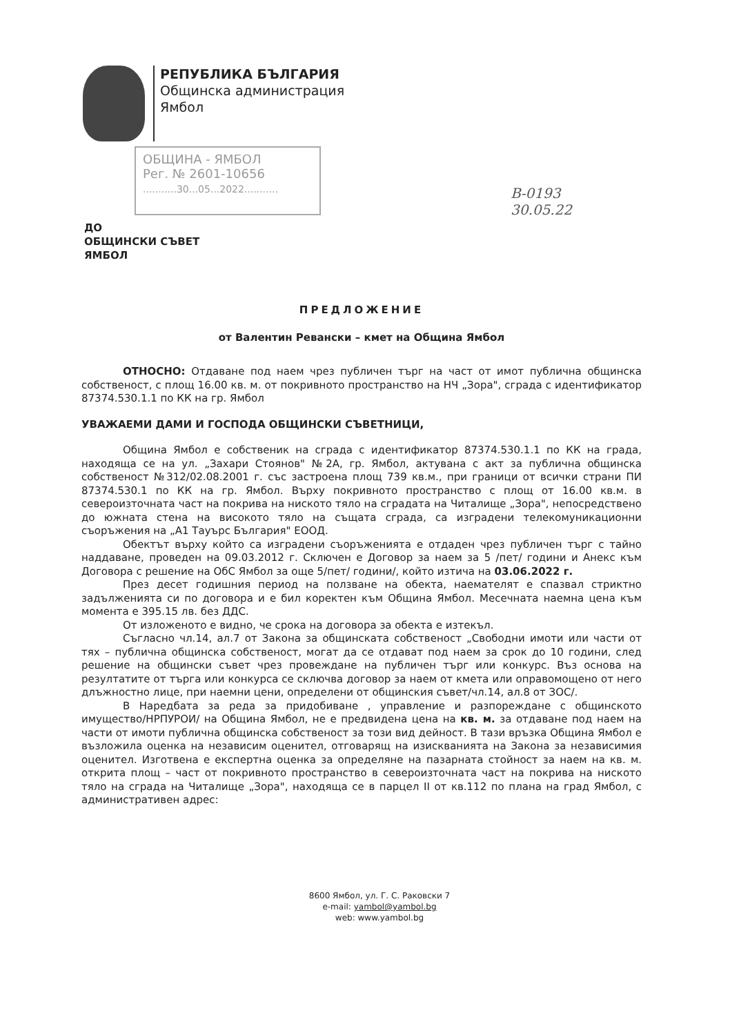РЕПУБЛИКА БЪЛГАРИЯ
Общинска администрация
Ямбол
ОБЩИНА - ЯМБОЛ
Рег. № 2601-10656
...........30...05...2022...........
В-0193
30.05.22
ДО
ОБЩИНСКИ СЪВЕТ
ЯМБОЛ
ПРЕДЛОЖЕНИЕ
от Валентин Ревански – кмет на Община Ямбол
ОТНОСНО: Отдаване под наем чрез публичен търг на част от имот публична общинска собственост, с площ 16.00 кв. м. от покривното пространство на НЧ „Зора", сграда с идентификатор 87374.530.1.1 по КК на гр. Ямбол
УВАЖАЕМИ ДАМИ И ГОСПОДА ОБЩИНСКИ СЪВЕТНИЦИ,
Община Ямбол е собственик на сграда с идентификатор 87374.530.1.1 по КК на града, находяща се на ул. „Захари Стоянов" №2А, гр. Ямбол, актувана с акт за публична общинска собственост №312/02.08.2001 г. със застроена площ 739 кв.м., при граници от всички страни ПИ 87374.530.1 по КК на гр. Ямбол. Върху покривното пространство с площ от 16.00 кв.м. в североизточната част на покрива на ниското тяло на сградата на Читалище „Зора", непосредствено до южната стена на високото тяло на същата сграда, са изградени телекомуникационни съоръжения на „А1 Тауърс България" ЕООД.
Обектът върху който са изградени съоръженията е отдаден чрез публичен търг с тайно наддаване, проведен на 09.03.2012 г. Сключен е Договор за наем за 5 /пет/ години и Анекс към Договора с решение на ОбС Ямбол за още 5/пет/ години/, който изтича на 03.06.2022 г.
През десет годишния период на ползване на обекта, наемателят е спазвал стриктно задълженията си по договора и е бил коректен към Община Ямбол. Месечната наемна цена към момента е 395.15 лв. без ДДС.
От изложеното е видно, че срока на договора за обекта е изтекъл.
Съгласно чл.14, ал.7 от Закона за общинската собственост „Свободни имоти или части от тях – публична общинска собственост, могат да се отдават под наем за срок до 10 години, след решение на общински съвет чрез провеждане на публичен търг или конкурс. Въз основа на резултатите от търга или конкурса се сключва договор за наем от кмета или оправомощено от него длъжностно лице, при наемни цени, определени от общинския съвет/чл.14, ал.8 от ЗОС/.
В Наредбата за реда за придобиване , управление и разпореждане с общинското имущество/НРПУРОИ/ на Община Ямбол, не е предвидена цена на кв. м. за отдаване под наем на части от имоти публична общинска собственост за този вид дейност. В тази връзка Община Ямбол е възложила оценка на независим оценител, отговарящ на изискванията на Закона за независимия оценител. Изготвена е експертна оценка за определяне на пазарната стойност за наем на кв. м. открита площ – част от покривното пространство в североизточната част на покрива на ниското тяло на сграда на Читалище „Зора", находяща се в парцел II от кв.112 по плана на град Ямбол, с административен адрес:
8600 Ямбол, ул. Г. С. Раковски 7
e-mail: yambol@yambol.bg
web: www.yambol.bg